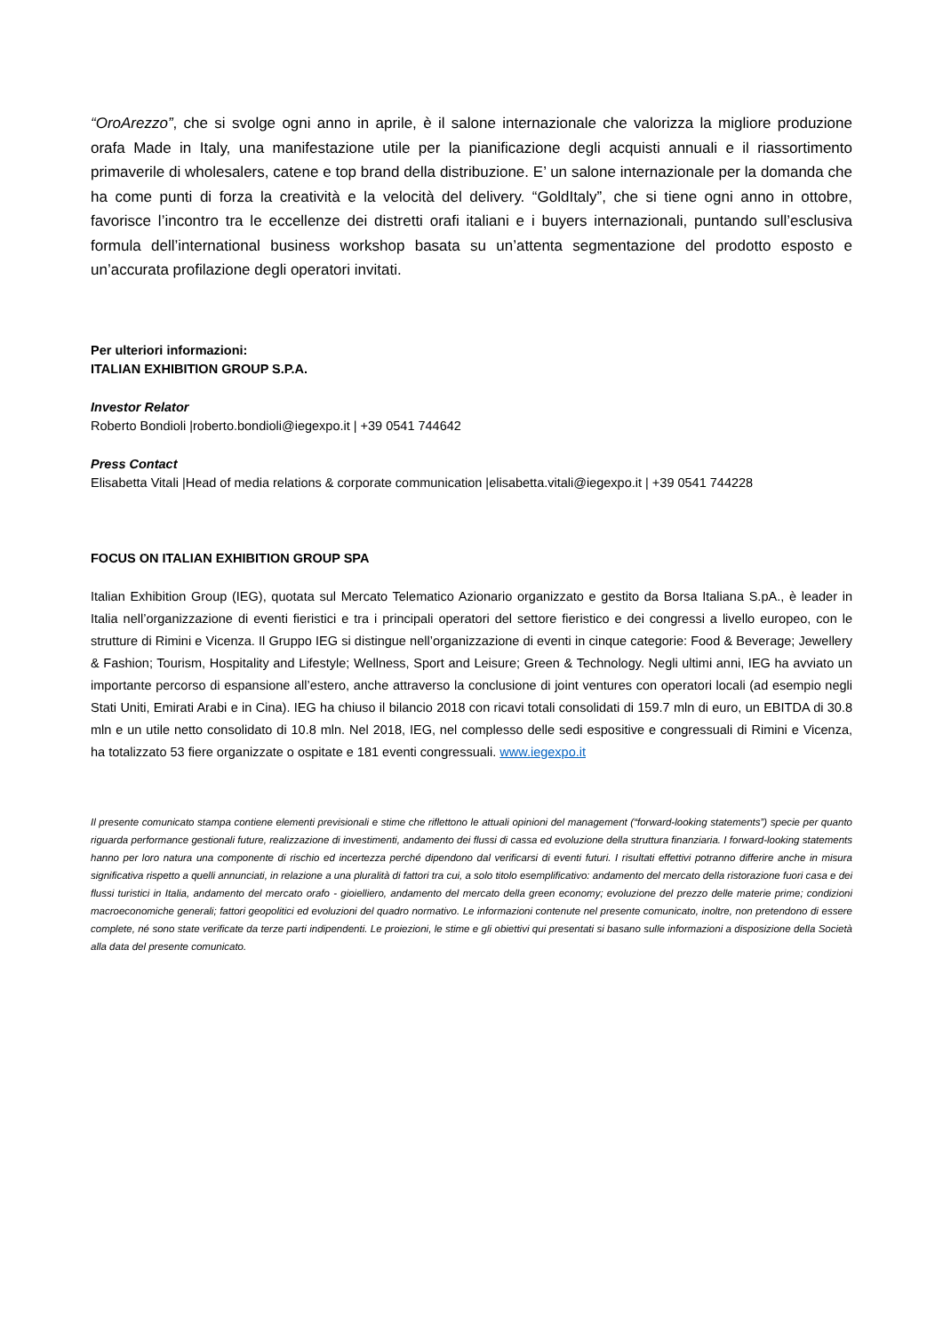“OroArezzo”, che si svolge ogni anno in aprile, è il salone internazionale che valorizza la migliore produzione orafa Made in Italy, una manifestazione utile per la pianificazione degli acquisti annuali e il riassortimento primaverile di wholesalers, catene e top brand della distribuzione. E’ un salone internazionale per la domanda che ha come punti di forza la creatività e la velocità del delivery. “GoldItaly”, che si tiene ogni anno in ottobre, favorisce l’incontro tra le eccellenze dei distretti orafi italiani e i buyers internazionali, puntando sull’esclusiva formula dell’international business workshop basata su un’attenta segmentazione del prodotto esposto e un’accurata profilazione degli operatori invitati.
Per ulteriori informazioni:
ITALIAN EXHIBITION GROUP S.P.A.
Investor Relator
Roberto Bondioli |roberto.bondioli@iegexpo.it | +39 0541 744642
Press Contact
Elisabetta Vitali |Head of media relations & corporate communication |elisabetta.vitali@iegexpo.it | +39 0541 744228
FOCUS ON ITALIAN EXHIBITION GROUP SPA
Italian Exhibition Group (IEG), quotata sul Mercato Telematico Azionario organizzato e gestito da Borsa Italiana S.pA., è leader in Italia nell’organizzazione di eventi fieristici e tra i principali operatori del settore fieristico e dei congressi a livello europeo, con le strutture di Rimini e Vicenza. Il Gruppo IEG si distingue nell’organizzazione di eventi in cinque categorie: Food & Beverage; Jewellery & Fashion; Tourism, Hospitality and Lifestyle; Wellness, Sport and Leisure; Green & Technology. Negli ultimi anni, IEG ha avviato un importante percorso di espansione all’estero, anche attraverso la conclusione di joint ventures con operatori locali (ad esempio negli Stati Uniti, Emirati Arabi e in Cina). IEG ha chiuso il bilancio 2018 con ricavi totali consolidati di 159.7 mln di euro, un EBITDA di 30.8 mln e un utile netto consolidato di 10.8 mln. Nel 2018, IEG, nel complesso delle sedi espositive e congressuali di Rimini e Vicenza, ha totalizzato 53 fiere organizzate o ospitate e 181 eventi congressuali. www.iegexpo.it
Il presente comunicato stampa contiene elementi previsionali e stime che riflettono le attuali opinioni del management (“forward-looking statements”) specie per quanto riguarda performance gestionali future, realizzazione di investimenti, andamento dei flussi di cassa ed evoluzione della struttura finanziaria. I forward-looking statements hanno per loro natura una componente di rischio ed incertezza perché dipendono dal verificarsi di eventi futuri. I risultati effettivi potranno differire anche in misura significativa rispetto a quelli annunciati, in relazione a una pluralità di fattori tra cui, a solo titolo esemplificativo: andamento del mercato della ristorazione fuori casa e dei flussi turistici in Italia, andamento del mercato orafo - gioielliero, andamento del mercato della green economy; evoluzione del prezzo delle materie prime; condizioni macroeconomiche generali; fattori geopolitici ed evoluzioni del quadro normativo. Le informazioni contenute nel presente comunicato, inoltre, non pretendono di essere complete, né sono state verificate da terze parti indipendenti. Le proiezioni, le stime e gli obiettivi qui presentati si basano sulle informazioni a disposizione della Società alla data del presente comunicato.